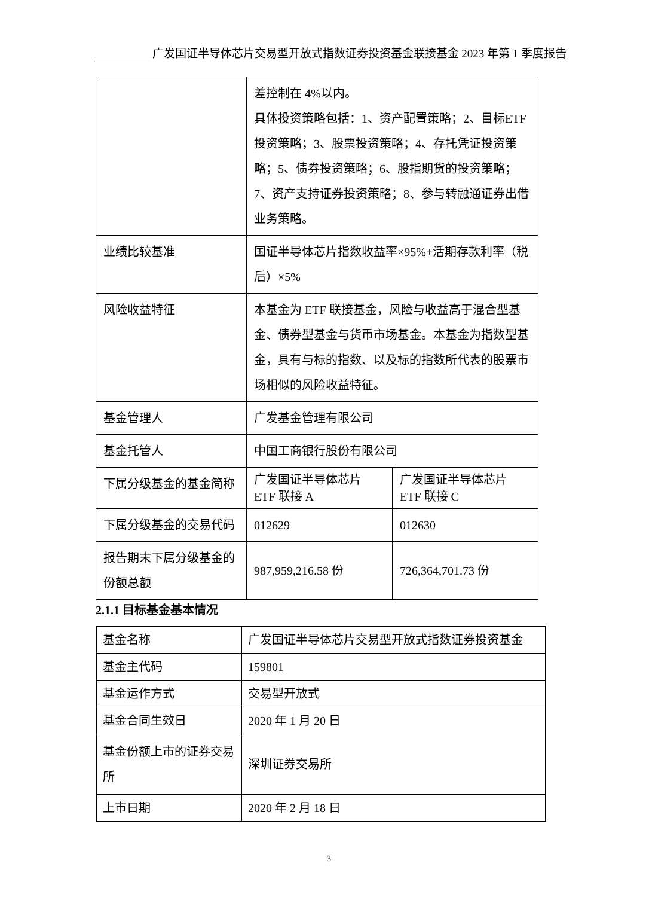广发国证半导体芯片交易型开放式指数证券投资基金联接基金 2023 年第 1 季度报告
| | 差控制在 4%以内。 具体投资策略包括：1、资产配置策略；2、目标ETF 投资策略；3、股票投资策略；4、存托凭证投资策略；5、债券投资策略；6、股指期货的投资策略；7、资产支持证券投资策略；8、参与转融通证券出借业务策略。 | |
| 业绩比较基准 | 国证半导体芯片指数收益率×95%+活期存款利率（税后）×5% | |
| 风险收益特征 | 本基金为 ETF 联接基金，风险与收益高于混合型基金、债券型基金与货币市场基金。本基金为指数型基金，具有与标的指数、以及标的指数所代表的股票市场相似的风险收益特征。 | |
| 基金管理人 | 广发基金管理有限公司 | |
| 基金托管人 | 中国工商银行股份有限公司 | |
| 下属分级基金的基金简称 | 广发国证半导体芯片 ETF 联接 A | 广发国证半导体芯片 ETF 联接 C |
| 下属分级基金的交易代码 | 012629 | 012630 |
| 报告期末下属分级基金的份额总额 | 987,959,216.58 份 | 726,364,701.73 份 |
2.1.1 目标基金基本情况
| 基金名称 | 广发国证半导体芯片交易型开放式指数证券投资基金 |
| 基金主代码 | 159801 |
| 基金运作方式 | 交易型开放式 |
| 基金合同生效日 | 2020 年 1 月 20 日 |
| 基金份额上市的证券交易所 | 深圳证券交易所 |
| 上市日期 | 2020 年 2 月 18 日 |
3